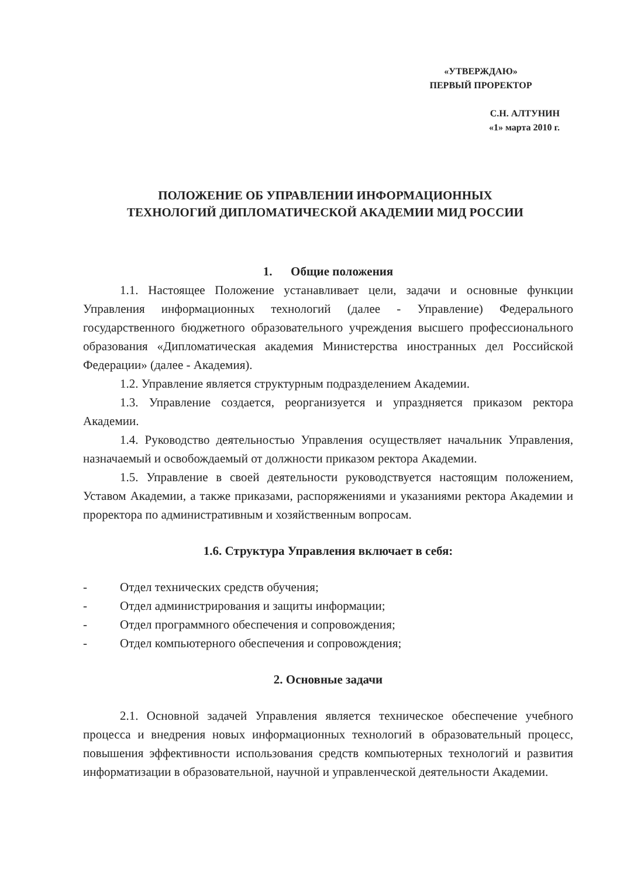«УТВЕРЖДАЮ»
ПЕРВЫЙ ПРОРЕКТОР
С.Н. АЛТУНИН
«1» марта 2010 г.
ПОЛОЖЕНИЕ ОБ УПРАВЛЕНИИ ИНФОРМАЦИОННЫХ
ТЕХНОЛОГИЙ ДИПЛОМАТИЧЕСКОЙ АКАДЕМИИ МИД РОССИИ
1. Общие положения
1.1. Настоящее Положение устанавливает цели, задачи и основные функции Управления информационных технологий (далее - Управление) Федерального государственного бюджетного образовательного учреждения высшего профессионального образования «Дипломатическая академия Министерства иностранных дел Российской Федерации» (далее - Академия).
1.2. Управление является структурным подразделением Академии.
1.3. Управление создается, реорганизуется и упраздняется приказом ректора Академии.
1.4. Руководство деятельностью Управления осуществляет начальник Управления, назначаемый и освобождаемый от должности приказом ректора Академии.
1.5. Управление в своей деятельности руководствуется настоящим положением, Уставом Академии, а также приказами, распоряжениями и указаниями ректора Академии и проректора по административным и хозяйственным вопросам.
1.6. Структура Управления включает в себя:
- Отдел технических средств обучения;
- Отдел администрирования и защиты информации;
- Отдел программного обеспечения и сопровождения;
- Отдел компьютерного обеспечения и сопровождения;
2. Основные задачи
2.1. Основной задачей Управления является техническое обеспечение учебного процесса и внедрения новых информационных технологий в образовательный процесс, повышения эффективности использования средств компьютерных технологий и развития информатизации в образовательной, научной и управленческой деятельности Академии.